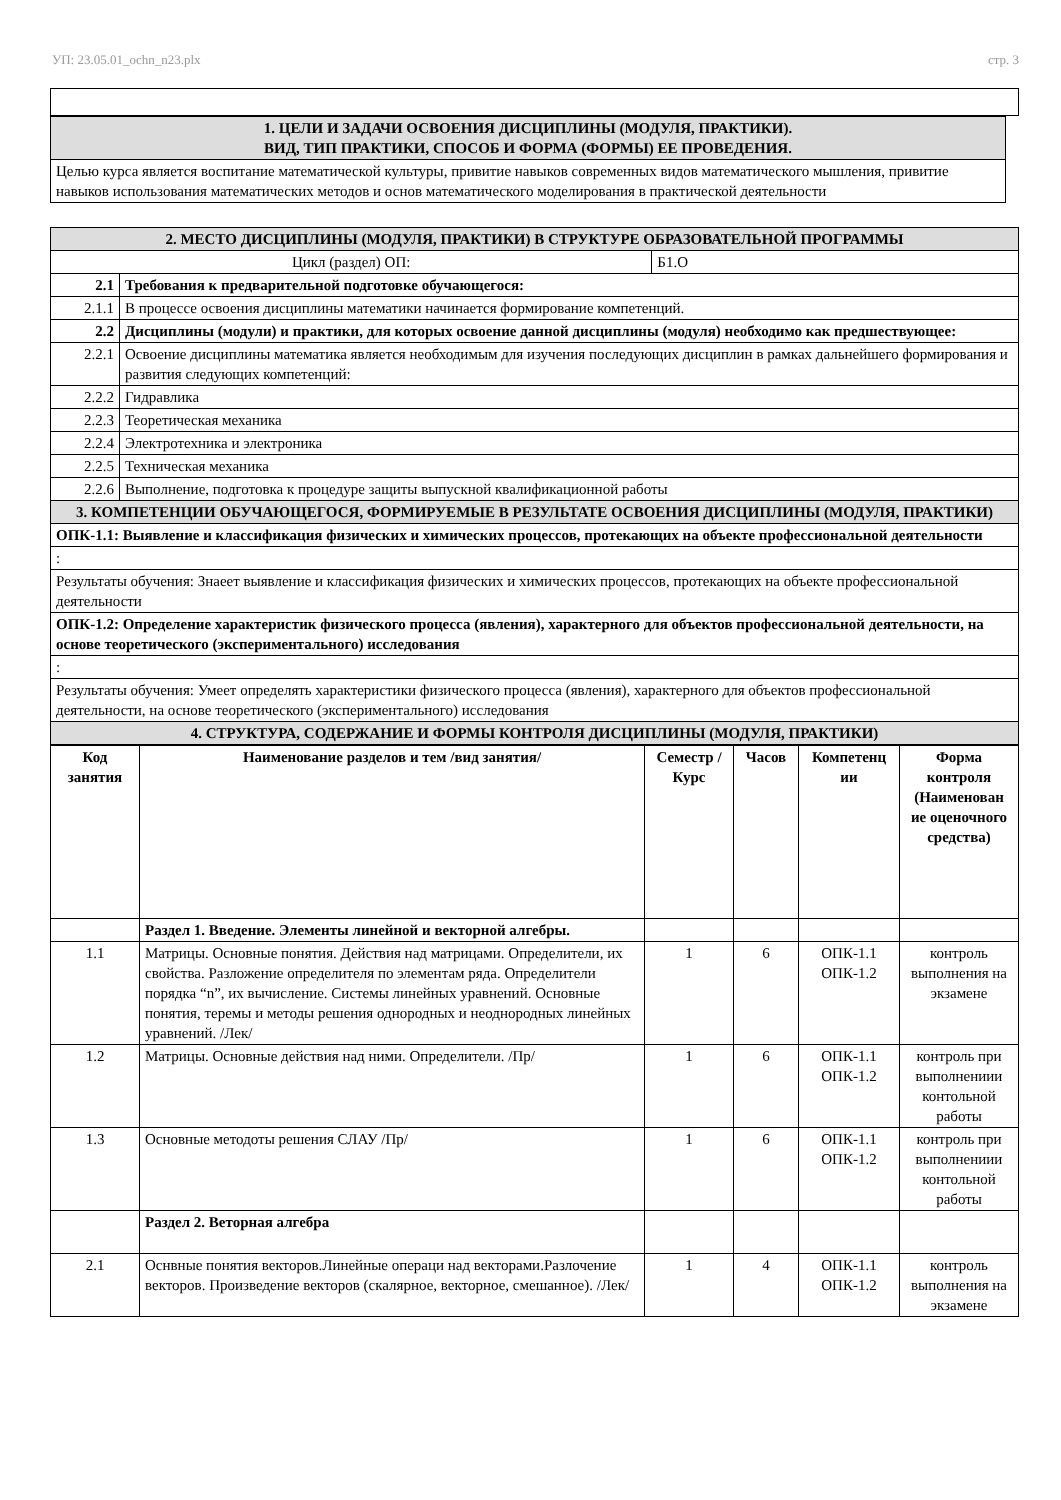УП: 23.05.01_ochn_n23.plx стр. 3
| 1. ЦЕЛИ И ЗАДАЧИ ОСВОЕНИЯ ДИСЦИПЛИНЫ (МОДУЛЯ, ПРАКТИКИ). ВИД, ТИП ПРАКТИКИ, СПОСОБ И ФОРМА (ФОРМЫ) ЕЕ ПРОВЕДЕНИЯ. |
| Целью курса является воспитание математической культуры, привитие навыков современных видов математического мышления, привитие навыков использования математических методов и основ математического моделирования в практической деятельности |
| 2. МЕСТО ДИСЦИПЛИНЫ (МОДУЛЯ, ПРАКТИКИ) В СТРУКТУРЕ ОБРАЗОВАТЕЛЬНОЙ ПРОГРАММЫ | | |
| Цикл (раздел) ОП: | | Б1.О |
| 2.1 | Требования к предварительной подготовке обучающегося: | |
| 2.1.1 | В процессе освоения дисциплины математики начинается формирование компетенций. | |
| 2.2 | Дисциплины (модули) и практики, для которых освоение данной дисциплины (модуля) необходимо как предшествующее: | |
| 2.2.1 | Освоение дисциплины математика является необходимым для изучения последующих дисциплин в рамках дальнейшего формирования и развития следующих компетенций: | |
| 2.2.2 | Гидравлика | |
| 2.2.3 | Теоретическая механика | |
| 2.2.4 | Электротехника и электроника | |
| 2.2.5 | Техническая механика | |
| 2.2.6 | Выполнение, подготовка к процедуре защиты выпускной квалификационной работы | |
| 3. КОМПЕТЕНЦИИ ОБУЧАЮЩЕГОСЯ, ФОРМИРУЕМЫЕ В РЕЗУЛЬТАТЕ ОСВОЕНИЯ ДИСЦИПЛИНЫ (МОДУЛЯ, ПРАКТИКИ) | | |
| ОПК-1.1: Выявление и классификация физических и химических процессов, протекающих на объекте профессиональной деятельности | | |
| : | | |
| Результаты обучения: Знаеет выявление и классификация физических и химических процессов, протекающих на объекте профессиональной деятельности | | |
| ОПК-1.2: Определение характеристик физического процесса (явления), характерного для объектов профессиональной деятельности, на основе теоретического (экспериментального) исследования | | |
| : | | |
| Результаты обучения: Умеет определять характеристики физического процесса (явления), характерного для объектов профессиональной деятельности, на основе теоретического (экспериментального) исследования | | |
| 4. СТРУКТУРА, СОДЕРЖАНИЕ И ФОРМЫ КОНТРОЛЯ ДИСЦИПЛИНЫ (МОДУЛЯ, ПРАКТИКИ) | | |
| Код занятия | Наименование разделов и тем /вид занятия/ | Семестр / Курс | Часов | Компетенц ии | Форма контроля (Наименован ие оценочного средства) |
| --- | --- | --- | --- | --- | --- |
| | Раздел 1. Введение. Элементы линейной и векторной алгебры. | | | | |
| 1.1 | Матрицы. Основные понятия. Действия над матрицами. Определители, их свойства. Разложение определителя по элементам ряда. Определители порядка “n”, их вычисление. Системы линейных уравнений. Основные понятия, теремы и методы решения однородных и неоднородных линейных уравнений. /Лек/ | 1 | 6 | ОПК-1.1 ОПК-1.2 | контроль выполнения на экзамене |
| 1.2 | Матрицы. Основные действия над ними. Определители. /Пр/ | 1 | 6 | ОПК-1.1 ОПК-1.2 | контроль при выполнениии контольной работы |
| 1.3 | Основные методоты решения СЛАУ /Пр/ | 1 | 6 | ОПК-1.1 ОПК-1.2 | контроль при выполнениии контольной работы |
| | Раздел 2. Веторная алгебра | | | | |
| 2.1 | Оснвные понятия векторов.Линейные операци над векторами.Разлочение векторов. Произведение векторов (скалярное, векторное, смешанное). /Лек/ | 1 | 4 | ОПК-1.1 ОПК-1.2 | контроль выполнения на экзамене |